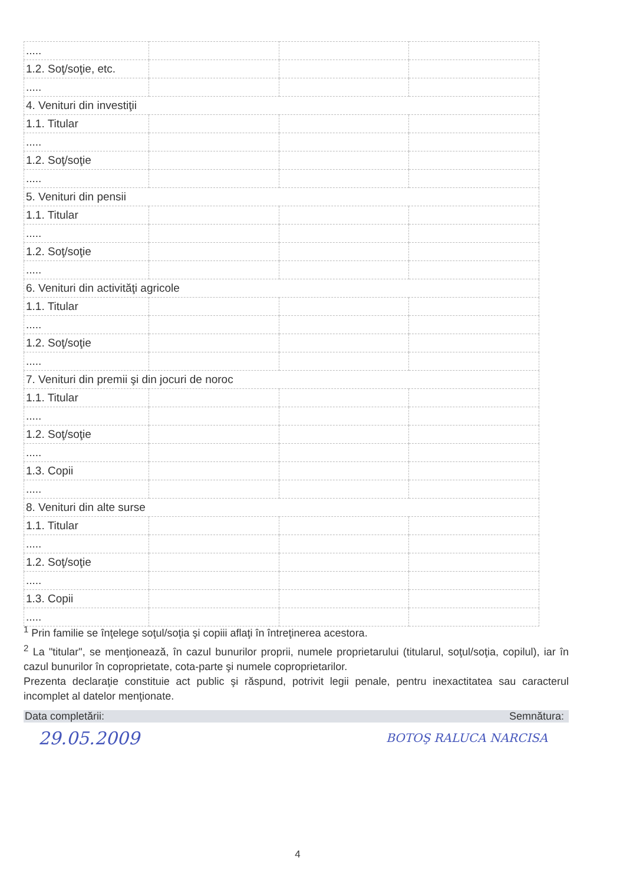| ..... | | | |
| 1.2. Soţ/soţie, etc. | | | |
| ..... | | | |
| 4. Venituri din investiţii | | | |
| 1.1. Titular | | | |
| ..... | | | |
| 1.2. Soţ/soţie | | | |
| ..... | | | |
| 5. Venituri din pensii | | | |
| 1.1. Titular | | | |
| ..... | | | |
| 1.2. Soţ/soţie | | | |
| ..... | | | |
| 6. Venituri din activităţi agricole | | | |
| 1.1. Titular | | | |
| ..... | | | |
| 1.2. Soţ/soţie | | | |
| ..... | | | |
| 7. Venituri din premii şi din jocuri de noroc | | | |
| 1.1. Titular | | | |
| ..... | | | |
| 1.2. Soţ/soţie | | | |
| ..... | | | |
| 1.3. Copii | | | |
| ..... | | | |
| 8. Venituri din alte surse | | | |
| 1.1. Titular | | | |
| ..... | | | |
| 1.2. Soţ/soţie | | | |
| ..... | | | |
| 1.3. Copii | | | |
| ..... | | | |
<sup>1</sup> Prin familie se înţelege soţul/soţia şi copiii aflaţi în întreţinerea acestora.
<sup>2</sup> La "titular", se menţionează, în cazul bunurilor proprii, numele proprietarului (titularul, soţul/soţia, copilul), iar în cazul bunurilor în coproprietate, cota-parte şi numele coproprietarilor.
Prezenta declaraţie constituie act public şi răspund, potrivit legii penale, pentru inexactitatea sau caracterul incomplet al datelor menţionate.
Data completării: Semnătura:
29.05.2009 BOTOŞ RALUCA NARCISA
4